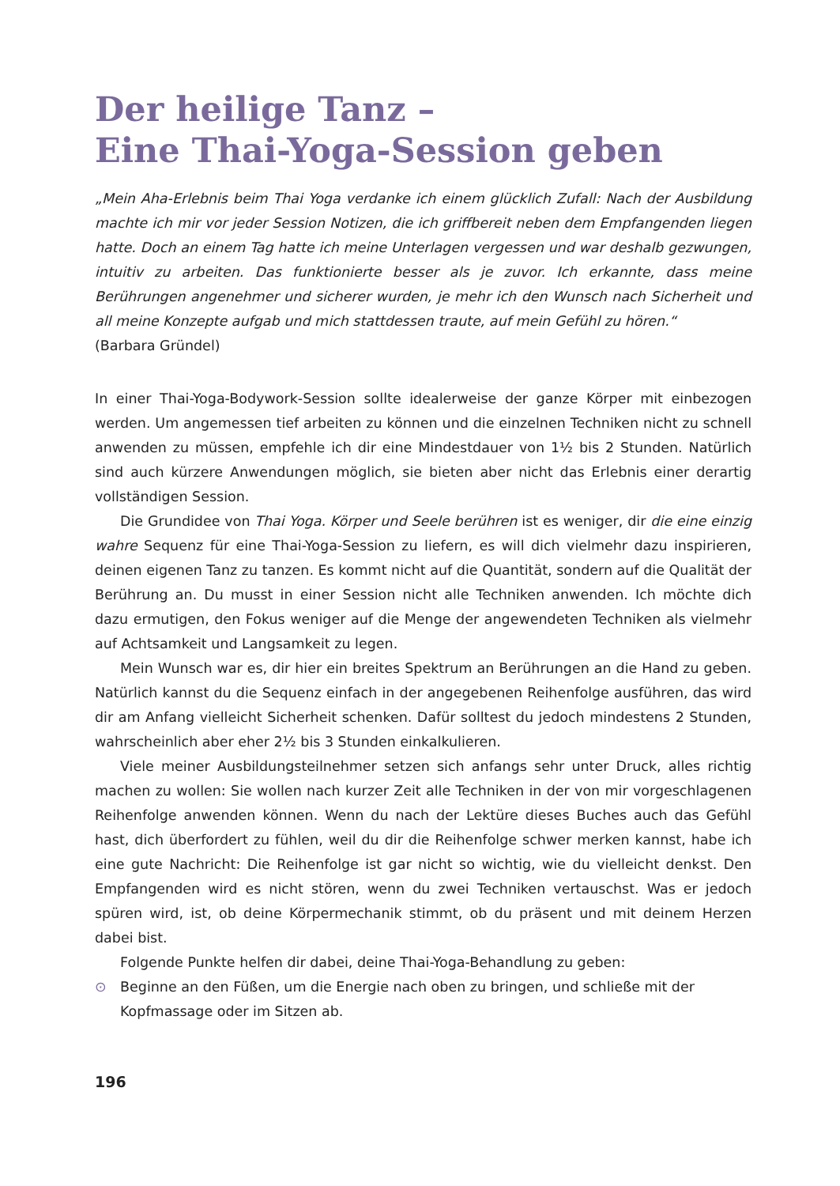Der heilige Tanz –
Eine Thai-Yoga-Session geben
„Mein Aha-Erlebnis beim Thai Yoga verdanke ich einem glücklich Zufall: Nach der Ausbildung machte ich mir vor jeder Session Notizen, die ich griffbereit neben dem Empfangenden liegen hatte. Doch an einem Tag hatte ich meine Unterlagen vergessen und war deshalb gezwungen, intuitiv zu arbeiten. Das funktionierte besser als je zuvor. Ich erkannte, dass meine Berührungen angenehmer und sicherer wurden, je mehr ich den Wunsch nach Sicherheit und all meine Konzepte aufgab und mich stattdessen traute, auf mein Gefühl zu hören.“
(Barbara Gründel)
In einer Thai-Yoga-Bodywork-Session sollte idealerweise der ganze Körper mit einbezogen werden. Um angemessen tief arbeiten zu können und die einzelnen Techniken nicht zu schnell anwenden zu müssen, empfehle ich dir eine Mindestdauer von 1½ bis 2 Stunden. Natürlich sind auch kürzere Anwendungen möglich, sie bieten aber nicht das Erlebnis einer derartig vollständigen Session.
Die Grundidee von Thai Yoga. Körper und Seele berühren ist es weniger, dir die eine einzig wahre Sequenz für eine Thai-Yoga-Session zu liefern, es will dich vielmehr dazu inspirieren, deinen eigenen Tanz zu tanzen. Es kommt nicht auf die Quantität, sondern auf die Qualität der Berührung an. Du musst in einer Session nicht alle Techniken anwenden. Ich möchte dich dazu ermutigen, den Fokus weniger auf die Menge der angewendeten Techniken als vielmehr auf Achtsamkeit und Langsamkeit zu legen.
Mein Wunsch war es, dir hier ein breites Spektrum an Berührungen an die Hand zu geben. Natürlich kannst du die Sequenz einfach in der angegebenen Reihenfolge ausführen, das wird dir am Anfang vielleicht Sicherheit schenken. Dafür solltest du jedoch mindestens 2 Stunden, wahrscheinlich aber eher 2½ bis 3 Stunden einkalkulieren.
Viele meiner Ausbildungsteilnehmer setzen sich anfangs sehr unter Druck, alles richtig machen zu wollen: Sie wollen nach kurzer Zeit alle Techniken in der von mir vorgeschlagenen Reihenfolge anwenden können. Wenn du nach der Lektüre dieses Buches auch das Gefühl hast, dich überfordert zu fühlen, weil du dir die Reihenfolge schwer merken kannst, habe ich eine gute Nachricht: Die Reihenfolge ist gar nicht so wichtig, wie du vielleicht denkst. Den Empfangenden wird es nicht stören, wenn du zwei Techniken vertauschst. Was er jedoch spüren wird, ist, ob deine Körpermechanik stimmt, ob du präsent und mit deinem Herzen dabei bist.
Folgende Punkte helfen dir dabei, deine Thai-Yoga-Behandlung zu geben:
⊙ Beginne an den Füßen, um die Energie nach oben zu bringen, und schließe mit der Kopfmassage oder im Sitzen ab.
196